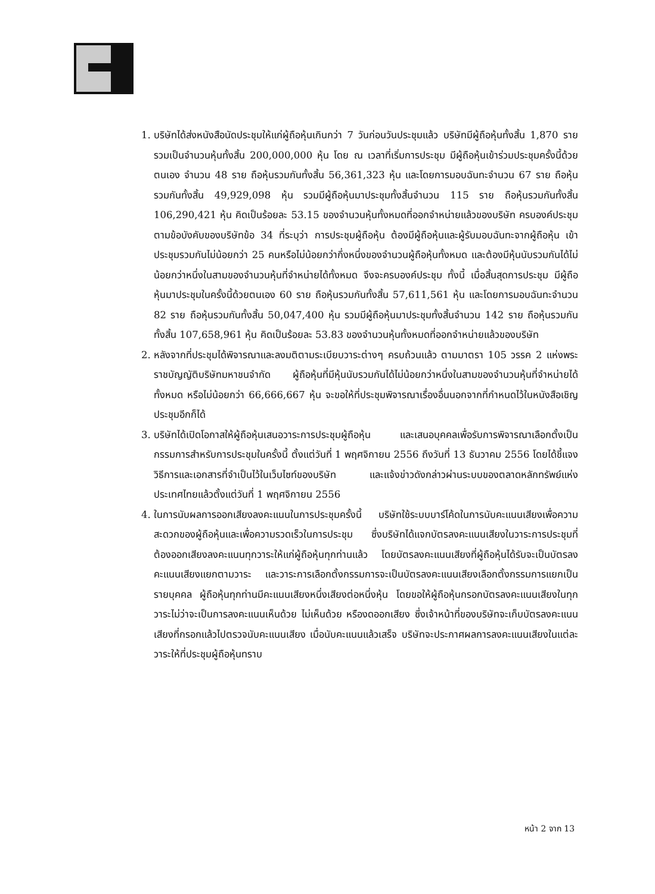1. บริษัทได้ส่งหนังสือนัดประชุมให้แก่ผู้ถือหุ้นเกินกว่า 7 วันก่อนวันประชุมแล้ว บริษัทมีผู้ถือหุ้นทั้งสิ้น 1,870 ราย รวมเป็นจำนวนหุ้นทั้งสิ้น 200,000,000 หุ้น โดย ณ เวลาที่เริ่มการประชุม มีผู้ถือหุ้นเข้าร่วมประชุมครั้งนี้ด้วยตนเอง จำนวน 48 ราย ถือหุ้นรวมกันทั้งสิ้น 56,361,323 หุ้น และโดยการมอบฉันทะจำนวน 67 ราย ถือหุ้นรวมกันทั้งสิ้น 49,929,098 หุ้น รวมมีผู้ถือหุ้นมาประชุมทั้งสิ้นจำนวน 115 ราย ถือหุ้นรวมกันทั้งสิ้น 106,290,421 หุ้น คิดเป็นร้อยละ 53.15 ของจำนวนหุ้นทั้งหมดที่ออกจำหน่ายแล้วของบริษัท ครบองค์ประชุมตามข้อบังคับของบริษัทข้อ 34 ที่ระบุว่า การประชุมผู้ถือหุ้น ต้องมีผู้ถือหุ้นและผู้รับมอบฉันทะจากผู้ถือหุ้น เข้าประชุมรวมกันไม่น้อยกว่า 25 คนหรือไม่น้อยกว่ากึ่งหนึ่งของจำนวนผู้ถือหุ้นทั้งหมด และต้องมีหุ้นนับรวมกันได้ไม่น้อยกว่าหนึ่งในสามของจำนวนหุ้นที่จำหน่ายได้ทั้งหมด จึงจะครบองค์ประชุม ทั้งนี้ เมื่อสิ้นสุดการประชุม มีผู้ถือหุ้นมาประชุมในครั้งนี้ด้วยตนเอง 60 ราย ถือหุ้นรวมกันทั้งสิ้น 57,611,561 หุ้น และโดยการมอบฉันทะจำนวน 82 ราย ถือหุ้นรวมกันทั้งสิ้น 50,047,400 หุ้น รวมมีผู้ถือหุ้นมาประชุมทั้งสิ้นจำนวน 142 ราย ถือหุ้นรวมกันทั้งสิ้น 107,658,961 หุ้น คิดเป็นร้อยละ 53.83 ของจำนวนหุ้นทั้งหมดที่ออกจำหน่ายแล้วของบริษัท
2. หลังจากที่ประชุมได้พิจารณาและลงมติตามระเบียบวาระต่างๆ ครบถ้วนแล้ว ตามมาตรา 105 วรรค 2 แห่งพระราชบัญญัติบริษัทมหาชนจำกัด ผู้ถือหุ้นที่มีหุ้นนับรวมกันได้ไม่น้อยกว่าหนึ่งในสามของจำนวนหุ้นที่จำหน่ายได้ทั้งหมด หรือไม่น้อยกว่า 66,666,667 หุ้น จะขอให้ที่ประชุมพิจารณาเรื่องอื่นนอกจากที่กำหนดไว้ในหนังสือเชิญประชุมอีกก็ได้
3. บริษัทได้เปิดโอกาสให้ผู้ถือหุ้นเสนอวาระการประชุมผู้ถือหุ้น และเสนอบุคคลเพื่อรับการพิจารณาเลือกตั้งเป็นกรรมการสำหรับการประชุมในครั้งนี้ ตั้งแต่วันที่ 1 พฤศจิกายน 2556 ถึงวันที่ 13 ธันวาคม 2556 โดยได้ชี้แจงวิธีการและเอกสารที่จำเป็นไว้ในเว็บไซท์ของบริษัท และแจ้งข่าวดังกล่าวผ่านระบบของตลาดหลักทรัพย์แห่งประเทศไทยแล้วตั้งแต่วันที่ 1 พฤศจิกายน 2556
4. ในการนับผลการออกเสียงลงคะแนนในการประชุมครั้งนี้ บริษัทใช้ระบบบาร์โค้ดในการนับคะแนนเสียงเพื่อความสะดวกของผู้ถือหุ้นและเพื่อความรวดเร็วในการประชุม ซึ่งบริษัทได้แจกบัตรลงคะแนนเสียงในวาระการประชุมที่ต้องออกเสียงลงคะแนนทุกวาระให้แก่ผู้ถือหุ้นทุกท่านแล้ว โดยบัตรลงคะแนนเสียงที่ผู้ถือหุ้นได้รับจะเป็นบัตรลงคะแนนเสียงแยกตามวาระ และวาระการเลือกตั้งกรรมการจะเป็นบัตรลงคะแนนเสียงเลือกตั้งกรรมการแยกเป็นรายบุคคล ผู้ถือหุ้นทุกท่านมีคะแนนเสียงหนึ่งเสียงต่อหนึ่งหุ้น โดยขอให้ผู้ถือหุ้นกรอกบัตรลงคะแนนเสียงในทุกวาระไม่ว่าจะเป็นการลงคะแนนเห็นด้วย ไม่เห็นด้วย หรืองดออกเสียง ซึ่งเจ้าหน้าที่ของบริษัทจะเก็บบัตรลงคะแนนเสียงที่กรอกแล้วไปตรวจนับคะแนนเสียง เมื่อนับคะแนนแล้วเสร็จ บริษัทจะประกาศผลการลงคะแนนเสียงในแต่ละวาระให้ที่ประชุมผู้ถือหุ้นทราบ
หน้า 2 จาก 13